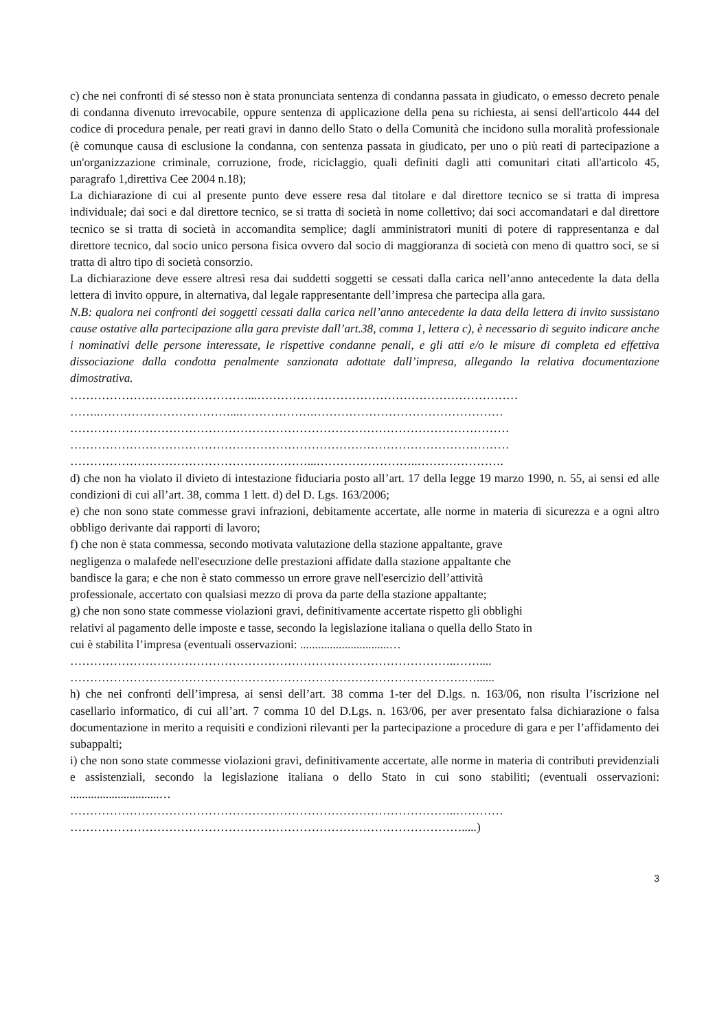c) che nei confronti di sé stesso non è stata pronunciata sentenza di condanna passata in giudicato, o emesso decreto penale di condanna divenuto irrevocabile, oppure sentenza di applicazione della pena su richiesta, ai sensi dell'articolo 444 del codice di procedura penale, per reati gravi in danno dello Stato o della Comunità che incidono sulla moralità professionale (è comunque causa di esclusione la condanna, con sentenza passata in giudicato, per uno o più reati di partecipazione a un'organizzazione criminale, corruzione, frode, riciclaggio, quali definiti dagli atti comunitari citati all'articolo 45, paragrafo 1,direttiva Cee 2004 n.18);
La dichiarazione di cui al presente punto deve essere resa dal titolare e dal direttore tecnico se si tratta di impresa individuale; dai soci e dal direttore tecnico, se si tratta di società in nome collettivo; dai soci accomandatari e dal direttore tecnico se si tratta di società in accomandita semplice; dagli amministratori muniti di potere di rappresentanza e dal direttore tecnico, dal socio unico persona fisica ovvero dal socio di maggioranza di società con meno di quattro soci, se si tratta di altro tipo di società consorzio.
La dichiarazione deve essere altresì resa dai suddetti soggetti se cessati dalla carica nell’anno antecedente la data della lettera di invito oppure, in alternativa, dal legale rappresentante dell’impresa che partecipa alla gara.
N.B: qualora nei confronti dei soggetti cessati dalla carica nell’anno antecedente la data della lettera di invito sussistano cause ostative alla partecipazione alla gara previste dall’art.38, comma 1, lettera c), è necessario di seguito indicare anche i nominativi delle persone interessate, le rispettive condanne penali, e gli atti e/o le misure di completa ed effettiva dissociazione dalla condotta penalmente sanzionata adottate dall’impresa, allegando la relativa documentazione dimostrativa.
………………………………………...…………………………………………………………
……..……………………………...……………….…………………………………………
…………………………………………………………………………………………………
…………………………………………………………………………………………………
……………………………………………………...……………………..………………….
d) che non ha violato il divieto di intestazione fiduciaria posto all’art. 17 della legge 19 marzo 1990, n. 55, ai sensi ed alle condizioni di cui all’art. 38, comma 1 lett. d) del D. Lgs. 163/2006;
e) che non sono state commesse gravi infrazioni, debitamente accertate, alle norme in materia di sicurezza e a ogni altro obbligo derivante dai rapporti di lavoro;
f) che non è stata commessa, secondo motivata valutazione della stazione appaltante, grave
negligenza o malafede nell'esecuzione delle prestazioni affidate dalla stazione appaltante che
bandisce la gara; e che non è stato commesso un errore grave nell'esercizio dell’attività
professionale, accertato con qualsiasi mezzo di prova da parte della stazione appaltante;
g) che non sono state commesse violazioni gravi, definitivamente accertate rispetto gli obblighi
relativi al pagamento delle imposte e tasse, secondo la legislazione italiana o quella dello Stato in
cui è stabilita l’impresa (eventuali osservazioni: ..............................…
……………………………………………………………………………………..……....
……………………………………………………………………………………….…......
h) che nei confronti dell’impresa, ai sensi dell’art. 38 comma 1-ter del D.lgs. n. 163/06, non risulta l’iscrizione nel casellario informatico, di cui all’art. 7 comma 10 del D.Lgs. n. 163/06, per aver presentato falsa dichiarazione o falsa documentazione in merito a requisiti e condizioni rilevanti per la partecipazione a procedure di gara e per l’affidamento dei subappalti;
i) che non sono state commesse violazioni gravi, definitivamente accertate, alle norme in materia di contributi previdenziali e assistenziali, secondo la legislazione italiana o dello Stato in cui sono stabiliti; (eventuali osservazioni: ..............................…
……………………………………………………………………………………..…………
……………………………………………………………………………………….....)
3